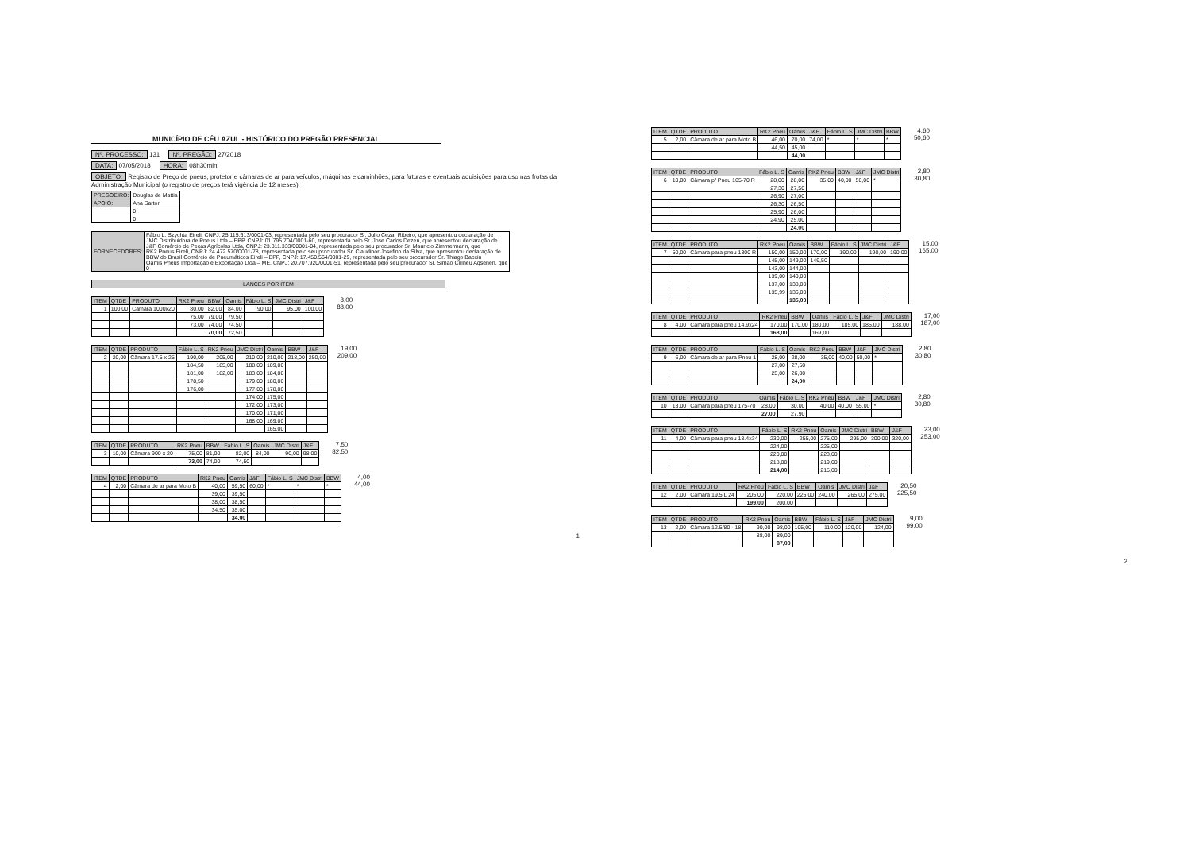MUNICÍPIO DE CÉU AZUL - HISTÓRICO DO PREGÃO PRESENCIAL
Nº. PROCESSO: 131 Nº. PREGÃO: 27/2018
DATA: 07/05/2018 HORA: 08h30min
OBJETO: Registro de Preço de pneus, protetor e câmaras de ar para veículos, máquinas e caminhões, para futuras e eventuais aquisições para uso nas frotas da Administração Municipal (o registro de preços terá vigência de 12 meses).
| PREGOEIRO: | Douglas de Mattia |
| APOIO: | Ana Sartor |
| | 0 |
| | 0 |
| FORNECEDORES: | Fábio L. Szychta Eireli, CNPJ: 25.115.613/0001-03, representada pelo seu procurador Sr. Julio Cezar Ribeiro, que apresentou declaração de JMC Distribuidora de Pneus Ltda – EPP, CNPJ: 01.795.704/0001-60, representada pelo Sr. Jose Carlos Dezen, que apresentou declaração de J&F Comércio de Peças Agrícolas Ltda, CNPJ: 23.811.333/00001-04, representada pelo seu procurador Sr. Mauricio Zimmermann, que RK2 Pneus Eireli, CNPJ: 24.472.570/0001-78, representada pelo seu procurador Sr. Claudinor Josefino da Silva, que apresentou declaração de BBW do Brasil Comércio de Pneumáticos Eireli – EPP, CNPJ: 17.450.564/0001-29, representada pelo seu procurador Sr. Thiago Baccin Oamis Pneus Importação e Exportação Ltda – ME, CNPJ: 20.707.920/0001-51, representada pelo seu procurador Sr. Simão Cirineu Aqsenen, que 0 |
| LANCES POR ITEM |
| --- |
| ITEM | QTDE | PRODUTO | RK2 Pneu | BBW | Oamis | Fábio L. S | JMC Distri | J&F |
| --- | --- | --- | --- | --- | --- | --- | --- | --- |
| 1 | 100,00 | Câmara 1000x20 | 80,00 | 82,00 | 84,00 | 90,00 | 95,00 | 100,00 |
| | | | 75,00 | 79,00 | 79,50 | | | |
| | | | 73,00 | 74,00 | 74,50 | | | |
| | | | | 70,00 | 72,50 | | | |
8,00
88,00
| ITEM | QTDE | PRODUTO | Fábio L. S | RK2 Pneu | JMC Distri | Oamis | BBW | J&F |
| --- | --- | --- | --- | --- | --- | --- | --- | --- |
| 2 | 20,00 | Câmara 17.5 x 25 | 190,00 | 205,00 | 210,00 | 210,00 | 218,00 | 250,00 |
| | | | 184,50 | 185,00 | 188,00 | 189,00 | | |
| | | | 181,00 | 182,00 | 183,00 | 184,00 | | |
| | | | 178,50 | | 179,00 | 180,00 | | |
| | | | 176,00 | | 177,00 | 178,00 | | |
| | | | | | 174,00 | 175,00 | | |
| | | | | | 172,00 | 173,00 | | |
| | | | | | 170,00 | 171,00 | | |
| | | | | | 168,00 | 169,00 | | |
| | | | | | | 165,00 | | |
19,00
209,00
| ITEM | QTDE | PRODUTO | RK2 Pneu | BBW | Fábio L. S | Oamis | JMC Distri | J&F |
| --- | --- | --- | --- | --- | --- | --- | --- | --- |
| 3 | 10,00 | Câmara 900 x 20 | 75,00 | 81,00 | 82,00 | 84,00 | 90,00 | 98,00 |
| | | | 73,00 | 74,00 | 74,50 | | | |
7,50
82,50
| ITEM | QTDE | PRODUTO | RK2 Pneu | Oamis | J&F | Fábio L. S | JMC Distri | BBW |
| --- | --- | --- | --- | --- | --- | --- | --- | --- |
| 4 | 2,00 | Câmara de ar para Moto B | 40,00 | 59,50 | 60,00 | * | * | * |
| | | | 39,00 | 39,50 | | | | |
| | | | 38,00 | 38,50 | | | | |
| | | | 34,50 | 35,00 | | | | |
| | | | | 34,00 | | | | |
4,00
44,00
1
| ITEM | QTDE | PRODUTO | RK2 Pneu | Oamis | J&F | Fábio L. S | JMC Distri | BBW |
| --- | --- | --- | --- | --- | --- | --- | --- | --- |
| 5 | 2,00 | Câmara de ar para Moto B | 46,00 | 70,00 | 74,00 | * | * | * |
| | | | 44,50 | 45,00 | | | | |
| | | | | 44,00 | | | | |
4,60
50,60
| ITEM | QTDE | PRODUTO | Fábio L. S | Oamis | RK2 Pneu | BBW | J&F | JMC Distri |
| --- | --- | --- | --- | --- | --- | --- | --- | --- |
| 6 | 10,00 | Câmara p/ Pneu 165-70 R | 28,00 | 28,00 | 35,00 | 40,00 | 50,00 | * |
| | | | 27,30 | 27,50 | | | | |
| | | | 26,90 | 27,00 | | | | |
| | | | 26,30 | 26,50 | | | | |
| | | | 25,90 | 26,00 | | | | |
| | | | 24,90 | 25,00 | | | | |
| | | | | 24,00 | | | | |
2,80
30,80
| ITEM | QTDE | PRODUTO | RK2 Pneu | Oamis | BBW | Fábio L. S | JMC Distri | J&F |
| --- | --- | --- | --- | --- | --- | --- | --- | --- |
| 7 | 50,00 | Câmara para pneu 1300 R | 150,00 | 150,00 | 170,00 | 190,00 | 190,00 | 190,00 |
| | | | 145,00 | 149,00 | 149,50 | | | |
| | | | 143,00 | 144,00 | | | | |
| | | | 139,00 | 140,00 | | | | |
| | | | 137,00 | 138,00 | | | | |
| | | | 135,99 | 136,00 | | | | |
| | | | | 135,00 | | | | |
15,00
165,00
| ITEM | QTDE | PRODUTO | RK2 Pneu | BBW | Oamis | Fábio L. S | J&F | JMC Distri |
| --- | --- | --- | --- | --- | --- | --- | --- | --- |
| 8 | 4,00 | Câmara para pneu 14.9x24 | 170,00 | 170,00 | 180,00 | 185,00 | 185,00 | 188,00 |
| | | | 168,00 | | 169,00 | | | |
17,00
187,00
| ITEM | QTDE | PRODUTO | Fábio L. S | Oamis | RK2 Pneu | BBW | J&F | JMC Distri |
| --- | --- | --- | --- | --- | --- | --- | --- | --- |
| 9 | 6,00 | Câmara de ar para Pneu 1 | 28,00 | 28,00 | 35,00 | 40,00 | 50,00 | * |
| | | | 27,00 | 27,50 | | | | |
| | | | 25,00 | 26,00 | | | | |
| | | | | 24,00 | | | | |
2,80
30,80
| ITEM | QTDE | PRODUTO | Oamis | Fábio L. S | RK2 Pneu | BBW | J&F | JMC Distri |
| --- | --- | --- | --- | --- | --- | --- | --- | --- |
| 10 | 13,00 | Câmara para pneu 175-70 | 28,00 | 30,00 | 40,00 | 40,00 | 55,00 | * |
| | | | 27,00 | 27,90 | | | | |
2,80
30,80
| ITEM | QTDE | PRODUTO | Fábio L. S | RK2 Pneu | Oamis | JMC Distri | BBW | J&F |
| --- | --- | --- | --- | --- | --- | --- | --- | --- |
| 11 | 4,00 | Câmara para pneu 18.4x34 | 230,00 | 255,00 | 275,00 | 295,00 | 300,00 | 320,00 |
| | | | 224,00 | | 225,00 | | | |
| | | | 220,00 | | 223,00 | | | |
| | | | 218,00 | | 219,00 | | | |
| | | | 214,00 | | 215,00 | | | |
23,00
253,00
| ITEM | QTDE | PRODUTO | RK2 Pneu | Fábio L. S | BBW | Oamis | JMC Distri | J&F |
| --- | --- | --- | --- | --- | --- | --- | --- | --- |
| 12 | 2,00 | Câmara 19.5 L 24 | 205,00 | 220,00 | 225,00 | 240,00 | 265,00 | 275,00 |
| | | | 199,00 | 200,00 | | | | |
20,50
225,50
| ITEM | QTDE | PRODUTO | RK2 Pneu | Oamis | BBW | Fábio L. S | J&F | JMC Distri |
| --- | --- | --- | --- | --- | --- | --- | --- | --- |
| 13 | 2,00 | Câmara 12.5/80 - 18 | 90,00 | 98,00 | 105,00 | 110,00 | 120,00 | 124,00 |
| | | | 88,00 | 89,00 | | | | |
| | | | | 87,00 | | | | |
9,00
99,00
2